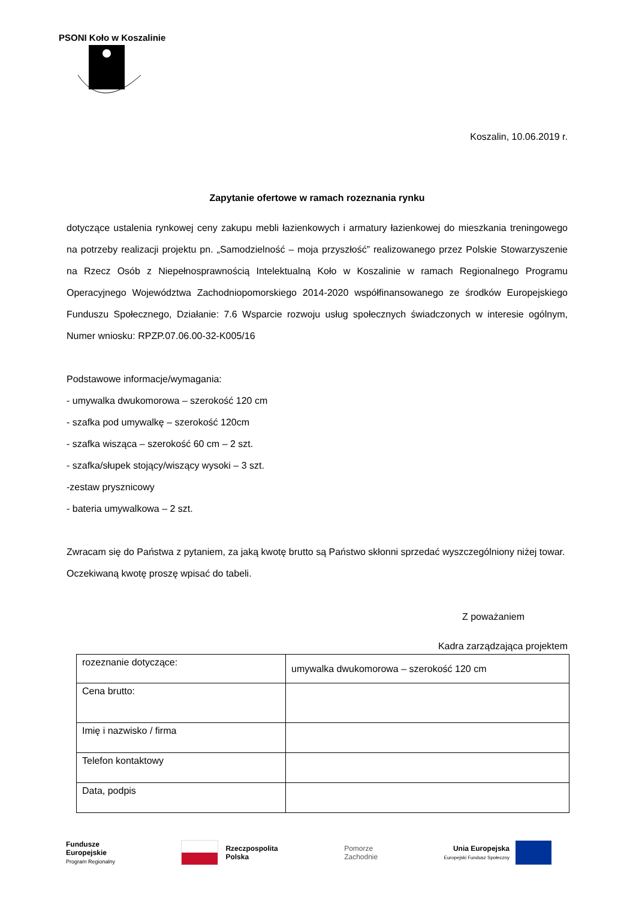PSONI Koło w Koszalinie
Koszalin, 10.06.2019 r.
Zapytanie ofertowe w ramach rozeznania rynku
dotyczące ustalenia rynkowej ceny zakupu mebli łazienkowych i armatury łazienkowej do mieszkania treningowego na potrzeby realizacji projektu pn. „Samodzielność – moja przyszłość” realizowanego przez Polskie Stowarzyszenie na Rzecz Osób z Niepełnosprawnością Intelektualną Koło w Koszalinie w ramach Regionalnego Programu Operacyjnego Województwa Zachodniopomorskiego 2014-2020 współfinansowanego ze środków Europejskiego Funduszu Społecznego, Działanie: 7.6 Wsparcie rozwoju usług społecznych świadczonych w interesie ogólnym, Numer wniosku: RPZP.07.06.00-32-K005/16
Podstawowe informacje/wymagania:
- umywalka dwukomorowa – szerokość 120 cm
- szafka pod umywalkę – szerokość 120cm
- szafka wisząca – szerokość 60 cm – 2 szt.
- szafka/słupek stojący/wiszący wysoki – 3 szt.
-zestaw prysznicowy
- bateria umywalkowa – 2 szt.
Zwracam się do Państwa z pytaniem, za jaką kwotę brutto są Państwo skłonni sprzedać wyszczególniony niżej towar.
Oczekiwaną kwotę proszę wpisać do tabeli.
Z poważaniem
Kadra zarządzająca projektem
| rozeznanie dotyczące: | umywalka dwukomorowa – szerokość 120 cm |
| Cena brutto: | |
| Imię i nazwisko / firma | |
| Telefon kontaktowy | |
| Data, podpis | |
Fundusze
Europejskie
Program Regionalny
Rzeczpospolita
Polska
Pomorze
Zachodnie
Unia Europejska
Europejski Fundusz Społeczny